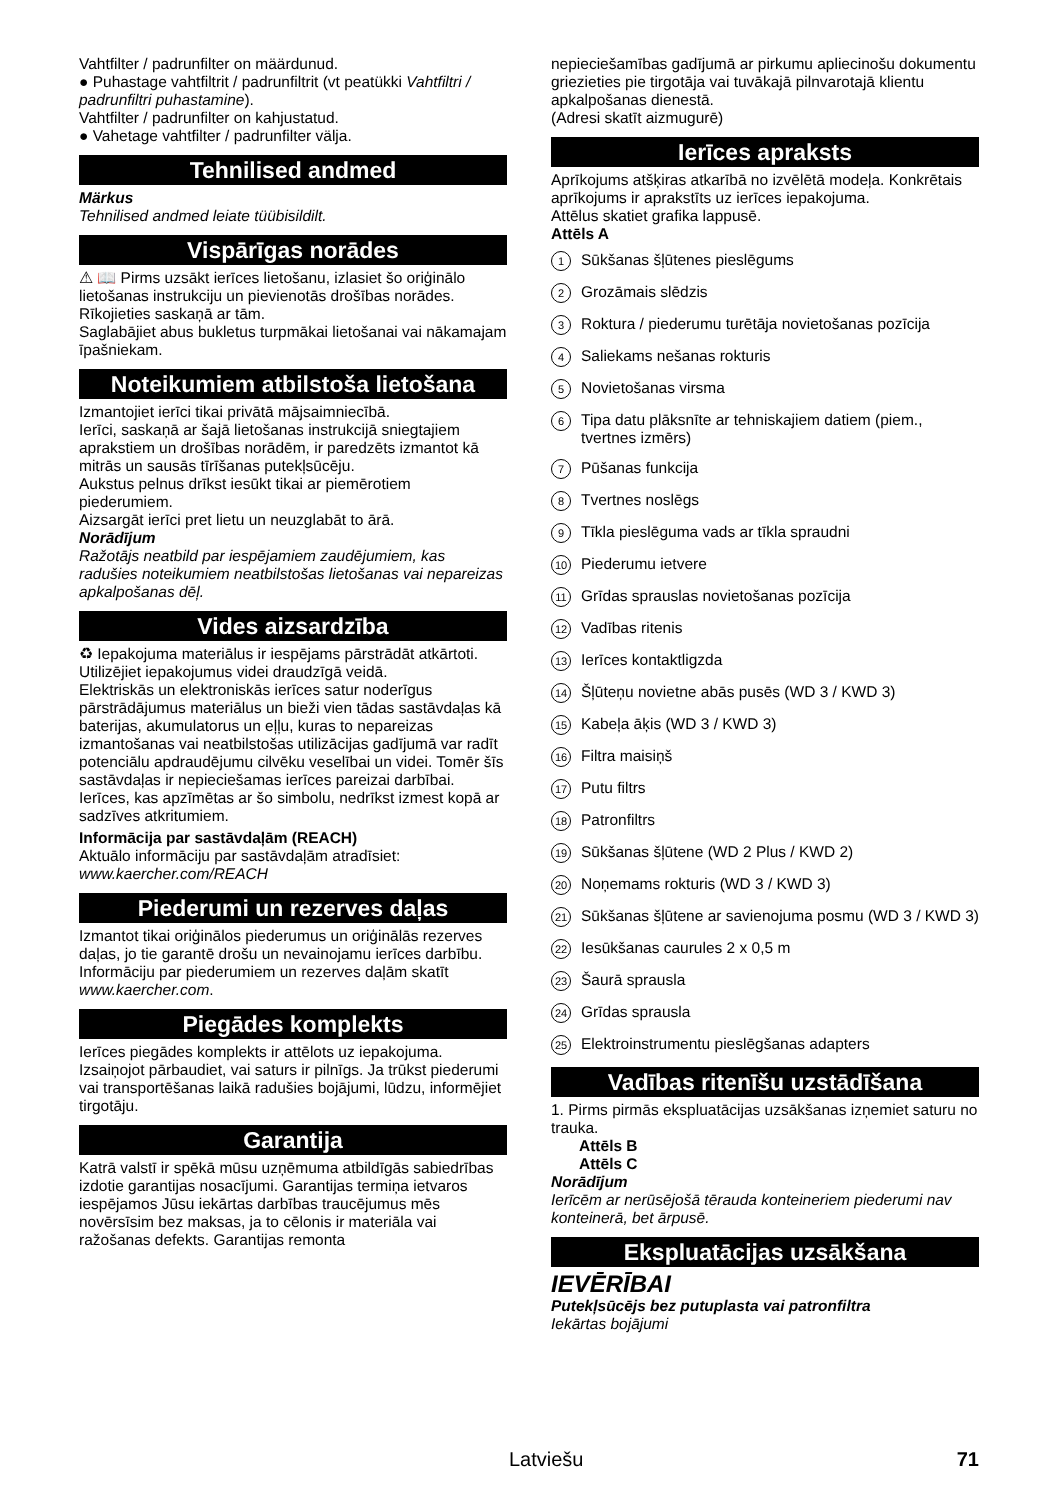Vahtfilter / padrunfilter on määrdunud.
● Puhastage vahtfiltrit / padrunfiltrit (vt peatükki Vahtfiltri / padrunfiltri puhastamine).
Vahtfilter / padrunfilter on kahjustatud.
● Vahetage vahtfilter / padrunfilter välja.
Tehnilised andmed
Märkus
Tehnilised andmed leiate tüübisildilt.
Vispārīgas norādes
⚠ 📖 Pirms uzsākt ierīces lietošanu, izlasiet šo oriģinālo lietošanas instrukciju un pievienotās drošības norādes. Rīkojieties saskaņā ar tām.
Saglabājiet abus bukletus turpmākai lietošanai vai nākamajam īpašniekam.
Noteikumiem atbilstoša lietošana
Izmantojiet ierīci tikai privātā mājsaimniecībā.
Ierīci, saskaņā ar šajā lietošanas instrukcijā sniegtajiem aprakstiem un drošības norādēm, ir paredzēts izmantot kā mitrās un sausās tīrīšanas putekļsūcēju.
Aukstus pelnus drīkst iesūkt tikai ar piemērotiem piederumiem.
Aizsargāt ierīci pret lietu un neuzglabāt to ārā.
Norādījum
Ražotājs neatbild par iespējamiem zaudējumiem, kas radušies noteikumiem neatbilstošas lietošanas vai nepareizas apkalpošanas dēļ.
Vides aizsardzība
♻ Iepakojuma materiālus ir iespējams pārstrādāt atkārtoti. Utilizējiet iepakojumus videi draudzīgā veidā.
Elektriskās un elektroniskās ierīces satur noderīgus pārstrādājumus materiālus un bieži vien tādas sastāvdaļas kā baterijas, akumulatorus un eļļu, kuras to nepareizas izmantošanas vai neatbilstošas utilizācijas gadījumā var radīt potenciālu apdraudējumu cilvēku veselībai un videi. Tomēr šīs sastāvdaļas ir nepieciešamas ierīces pareizai darbībai. Ierīces, kas apzīmētas ar šo simbolu, nedrīkst izmest kopā ar sadzīves atkritumiem.
Informācija par sastāvdaļām (REACH)
Aktuālo informāciju par sastāvdaļām atradīsiet:
www.kaercher.com/REACH
Piederumi un rezerves daļas
Izmantot tikai oriģinālos piederumus un oriģinālās rezerves daļas, jo tie garantē drošu un nevainojamu ierīces darbību.
Informāciju par piederumiem un rezerves daļām skatīt www.kaercher.com.
Piegādes komplekts
Ierīces piegādes komplekts ir attēlots uz iepakojuma. Izsaiņojot pārbaudiet, vai saturs ir pilnīgs. Ja trūkst piederumi vai transportēšanas laikā radušies bojājumi, lūdzu, informējiet tirgotāju.
Garantija
Katrā valstī ir spēkā mūsu uzņēmuma atbildīgās sabiedrības izdotie garantijas nosacījumi. Garantijas termiņa ietvaros iespējamos Jūsu iekārtas darbības traucējumus mēs novērsīsim bez maksas, ja to cēlonis ir materiāla vai ražošanas defekts. Garantijas remonta
nepieciešamības gadījumā ar pirkumu apliecinošu dokumentu griezieties pie tirgotāja vai tuvākajā pilnvarotajā klientu apkalpošanas dienestā.
(Adresi skatīt aizmugurē)
Ierīces apraksts
Aprīkojums atšķiras atkarībā no izvēlētā modeļa. Konkrētais aprīkojums ir aprakstīts uz ierīces iepakojuma.
Attēlus skatiet grafika lappusē.
Attēls A
1 Sūkšanas šļūtenes pieslēgums
2 Grozāmais slēdzis
3 Roktura / piederumu turētāja novietošanas pozīcija
4 Saliekams nešanas rokturis
5 Novietošanas virsma
6 Tipa datu plāksnīte ar tehniskajiem datiem (piem., tvertnes izmērs)
7 Pūšanas funkcija
8 Tvertnes noslēgs
9 Tīkla pieslēguma vads ar tīkla spraudni
10 Piederumu ietvere
11 Grīdas sprauslas novietošanas pozīcija
12 Vadības ritenis
13 Ierīces kontaktligzda
14 Šļūteņu novietne abās pusēs (WD 3 / KWD 3)
15 Kabeļa āķis (WD 3 / KWD 3)
16 Filtra maisiņš
17 Putu filtrs
18 Patronfiltrs
19 Sūkšanas šļūtene (WD 2 Plus / KWD 2)
20 Noņemams rokturis (WD 3 / KWD 3)
21 Sūkšanas šļūtene ar savienojuma posmu (WD 3 / KWD 3)
22 Iesūkšanas caurules 2 x 0,5 m
23 Šaurā sprausla
24 Grīdas sprausla
25 Elektroinstrumentu pieslēgšanas adapters
Vadības ritenīšu uzstādīšana
1. Pirms pirmās ekspluatācijas uzsākšanas izņemiet saturu no trauka.
Attēls B
Attēls C
Norādījum
Ierīcēm ar nerūsējošā tērauda konteineriem piederumi nav konteinerā, bet ārpusē.
Ekspluatācijas uzsākšana
IEVĒRĪBAI
Putekļsūcējs bez putuplasta vai patronfiltra
Iekārtas bojājumi
Latviešu 71